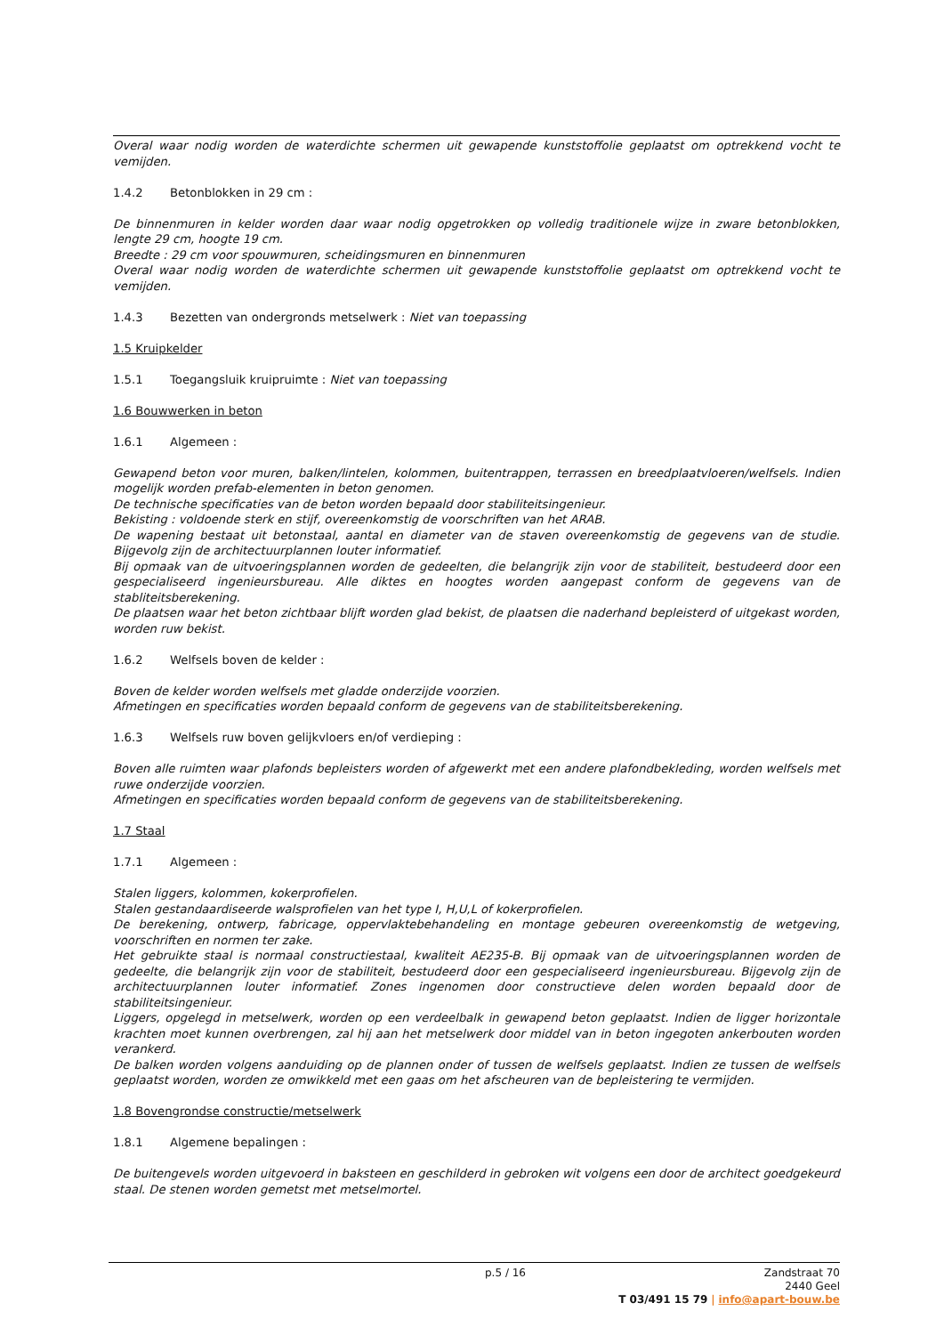Overal waar nodig worden de waterdichte schermen uit gewapende kunststoffolie geplaatst om optrekkend vocht te vemijden.
1.4.2 Betonblokken in 29 cm :
De binnenmuren in kelder worden daar waar nodig opgetrokken op volledig traditionele wijze in zware betonblokken, lengte 29 cm, hoogte 19 cm.
Breedte : 29 cm voor spouwmuren, scheidingsmuren en binnenmuren
Overal waar nodig worden de waterdichte schermen uit gewapende kunststoffolie geplaatst om optrekkend vocht te vemijden.
1.4.3 Bezetten van ondergronds metselwerk : Niet van toepassing
1.5 Kruipkelder
1.5.1 Toegangsluik kruipruimte : Niet van toepassing
1.6 Bouwwerken in beton
1.6.1 Algemeen :
Gewapend beton voor muren, balken/lintelen, kolommen, buitentrappen, terrassen en breedplaatvloeren/welfsels. Indien mogelijk worden prefab-elementen in beton genomen.
De technische specificaties van de beton worden bepaald door stabiliteitsingenieur.
Bekisting : voldoende sterk en stijf, overeenkomstig de voorschriften van het ARAB.
De wapening bestaat uit betonstaal, aantal en diameter van de staven overeenkomstig de gegevens van de studie. Bijgevolg zijn de architectuurplannen louter informatief.
Bij opmaak van de uitvoeringsplannen worden de gedeelten, die belangrijk zijn voor de stabiliteit, bestudeerd door een gespecialiseerd ingenieursbureau. Alle diktes en hoogtes worden aangepast conform de gegevens van de stabliteitsberekening.
De plaatsen waar het beton zichtbaar blijft worden glad bekist, de plaatsen die naderhand bepleisterd of uitgekast worden, worden ruw bekist.
1.6.2 Welfsels boven de kelder :
Boven de kelder worden welfsels met gladde onderzijde voorzien.
Afmetingen en specificaties worden bepaald conform de gegevens van de stabiliteitsberekening.
1.6.3 Welfsels ruw boven gelijkvloers en/of verdieping :
Boven alle ruimten waar plafonds bepleisters worden of afgewerkt met een andere plafondbekleding, worden welfsels met ruwe onderzijde voorzien.
Afmetingen en specificaties worden bepaald conform de gegevens van de stabiliteitsberekening.
1.7 Staal
1.7.1 Algemeen :
Stalen liggers, kolommen, kokerprofielen.
Stalen gestandaardiseerde walsprofielen van het type I, H,U,L of kokerprofielen.
De berekening, ontwerp, fabricage, oppervlaktebehandeling en montage gebeuren overeenkomstig de wetgeving, voorschriften en normen ter zake.
Het gebruikte staal is normaal constructiestaal, kwaliteit AE235-B. Bij opmaak van de uitvoeringsplannen worden de gedeelte, die belangrijk zijn voor de stabiliteit, bestudeerd door een gespecialiseerd ingenieursbureau. Bijgevolg zijn de architectuurplannen louter informatief. Zones ingenomen door constructieve delen worden bepaald door de stabiliteitsingenieur.
Liggers, opgelegd in metselwerk, worden op een verdeelbalk in gewapend beton geplaatst. Indien de ligger horizontale krachten moet kunnen overbrengen, zal hij aan het metselwerk door middel van in beton ingegoten ankerbouten worden verankerd.
De balken worden volgens aanduiding op de plannen onder of tussen de welfsels geplaatst. Indien ze tussen de welfsels geplaatst worden, worden ze omwikkeld met een gaas om het afscheuren van de bepleistering te vermijden.
1.8 Bovengrondse constructie/metselwerk
1.8.1 Algemene bepalingen :
De buitengevels worden uitgevoerd in baksteen en geschilderd in gebroken wit volgens een door de architect goedgekeurd staal. De stenen worden gemetst met metselmortel.
p.5 / 16
Zandstraat 70
2440 Geel
T 03/491 15 79 | info@apart-bouw.be